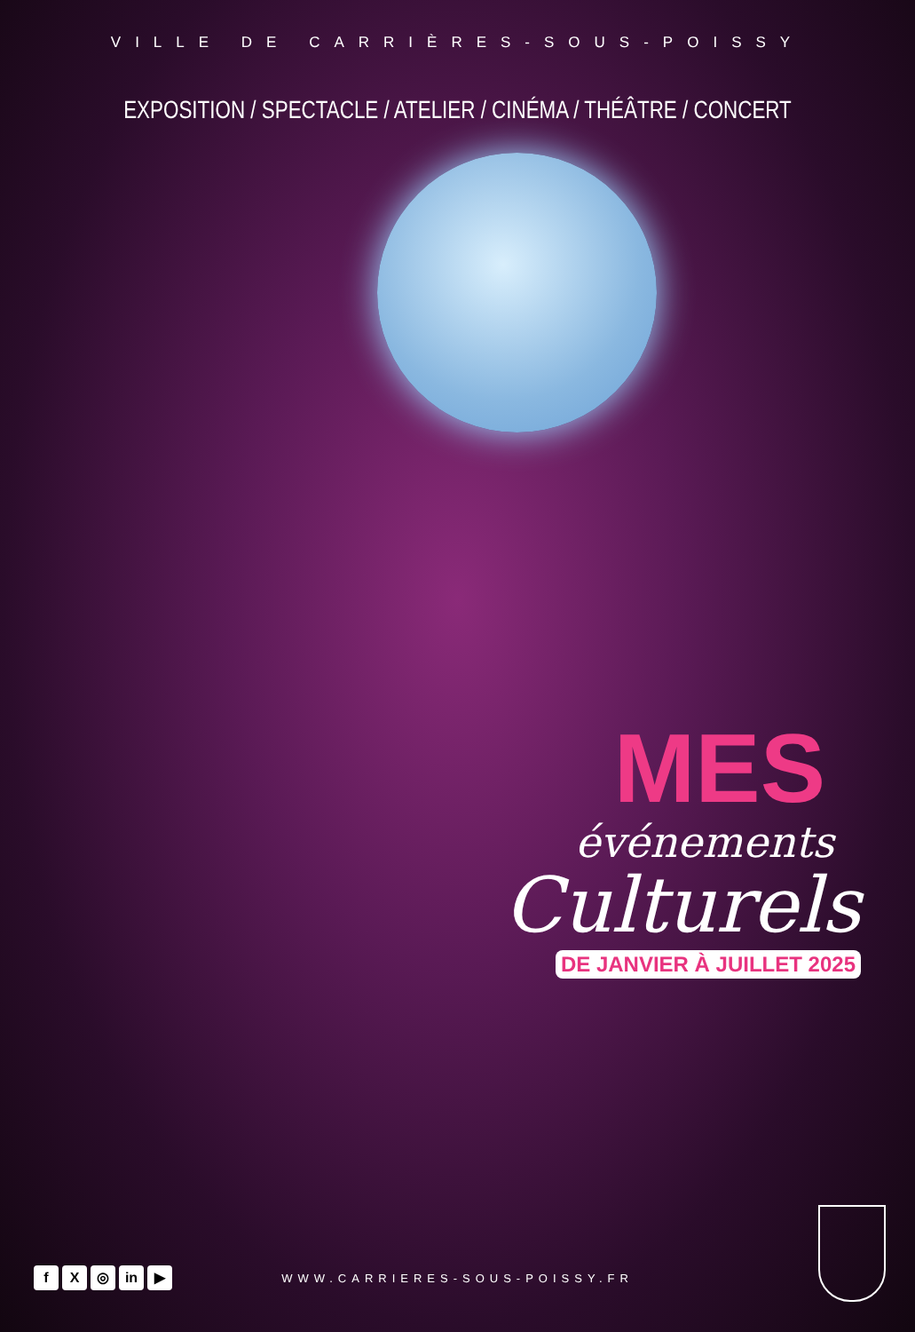VILLE DE CARRIÈRES-SOUS-POISSY
EXPOSITION / SPECTACLE / ATELIER / CINÉMA / THÉÂTRE / CONCERT
MES
événements
Culturels
DE JANVIER À JUILLET 2025
f X ◎ in ▶ WWW.CARRIERES-SOUS-POISSY.FR